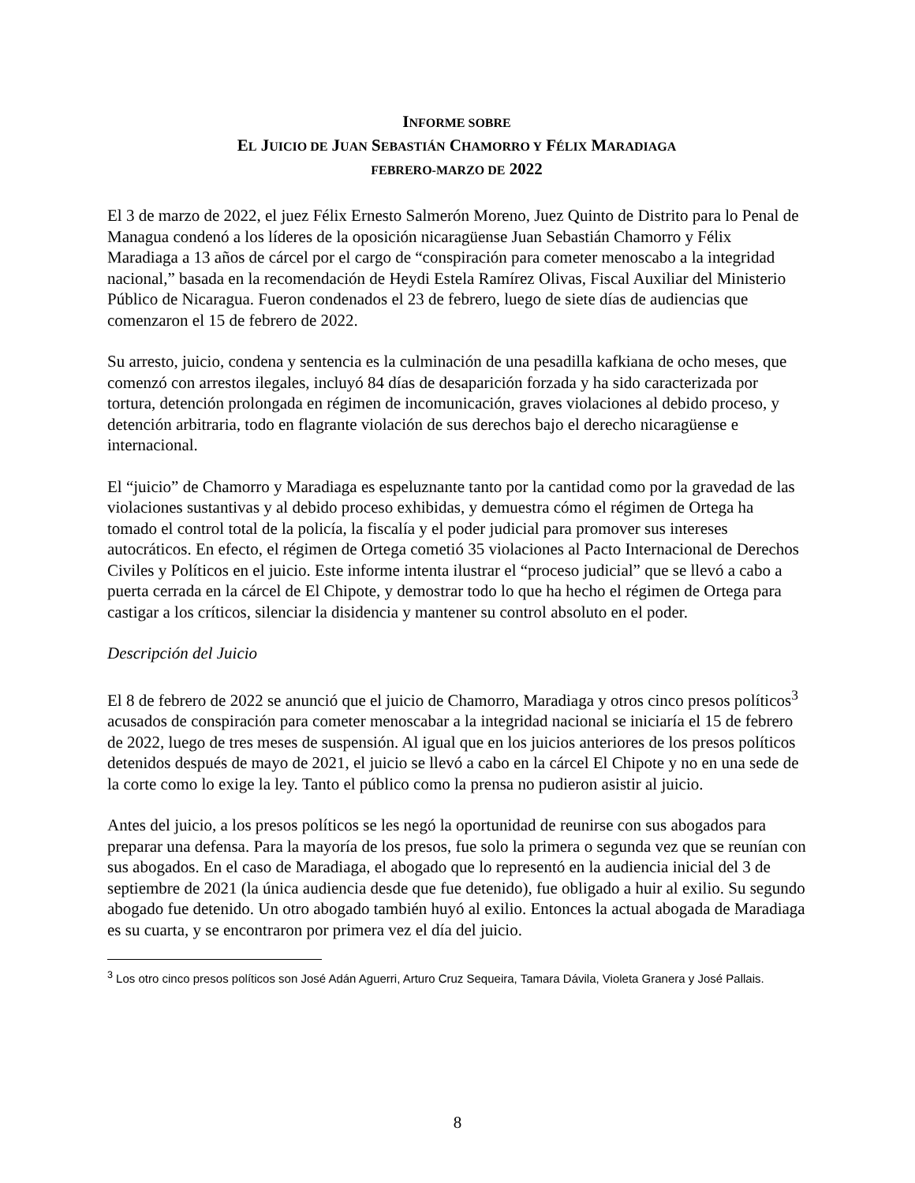INFORME SOBRE
EL JUICIO DE JUAN SEBASTIÁN CHAMORRO Y FÉLIX MARADIAGA
FEBRERO-MARZO DE 2022
El 3 de marzo de 2022, el juez Félix Ernesto Salmerón Moreno, Juez Quinto de Distrito para lo Penal de Managua condenó a los líderes de la oposición nicaragüense Juan Sebastián Chamorro y Félix Maradiaga a 13 años de cárcel por el cargo de “conspiración para cometer menoscabo a la integridad nacional,” basada en la recomendación de Heydi Estela Ramírez Olivas, Fiscal Auxiliar del Ministerio Público de Nicaragua. Fueron condenados el 23 de febrero, luego de siete días de audiencias que comenzaron el 15 de febrero de 2022.
Su arresto, juicio, condena y sentencia es la culminación de una pesadilla kafkiana de ocho meses, que comenzó con arrestos ilegales, incluyó 84 días de desaparición forzada y ha sido caracterizada por tortura, detención prolongada en régimen de incomunicación, graves violaciones al debido proceso, y detención arbitraria, todo en flagrante violación de sus derechos bajo el derecho nicaragüense e internacional.
El “juicio” de Chamorro y Maradiaga es espeluznante tanto por la cantidad como por la gravedad de las violaciones sustantivas y al debido proceso exhibidas, y demuestra cómo el régimen de Ortega ha tomado el control total de la policía, la fiscalía y el poder judicial para promover sus intereses autocráticos. En efecto, el régimen de Ortega cometió 35 violaciones al Pacto Internacional de Derechos Civiles y Políticos en el juicio. Este informe intenta ilustrar el “proceso judicial” que se llevó a cabo a puerta cerrada en la cárcel de El Chipote, y demostrar todo lo que ha hecho el régimen de Ortega para castigar a los críticos, silenciar la disidencia y mantener su control absoluto en el poder.
Descripción del Juicio
El 8 de febrero de 2022 se anunció que el juicio de Chamorro, Maradiaga y otros cinco presos políticos<sup>3</sup> acusados de conspiración para cometer menoscabar a la integridad nacional se iniciaría el 15 de febrero de 2022, luego de tres meses de suspensión. Al igual que en los juicios anteriores de los presos políticos detenidos después de mayo de 2021, el juicio se llevó a cabo en la cárcel El Chipote y no en una sede de la corte como lo exige la ley. Tanto el público como la prensa no pudieron asistir al juicio.
Antes del juicio, a los presos políticos se les negó la oportunidad de reunirse con sus abogados para preparar una defensa. Para la mayoría de los presos, fue solo la primera o segunda vez que se reunían con sus abogados. En el caso de Maradiaga, el abogado que lo representó en la audiencia inicial del 3 de septiembre de 2021 (la única audiencia desde que fue detenido), fue obligado a huir al exilio. Su segundo abogado fue detenido. Un otro abogado también huyó al exilio. Entonces la actual abogada de Maradiaga es su cuarta, y se encontraron por primera vez el día del juicio.
<sup>3</sup> Los otro cinco presos políticos son José Adán Aguerri, Arturo Cruz Sequeira, Tamara Dávila, Violeta Granera y José Pallais.
8